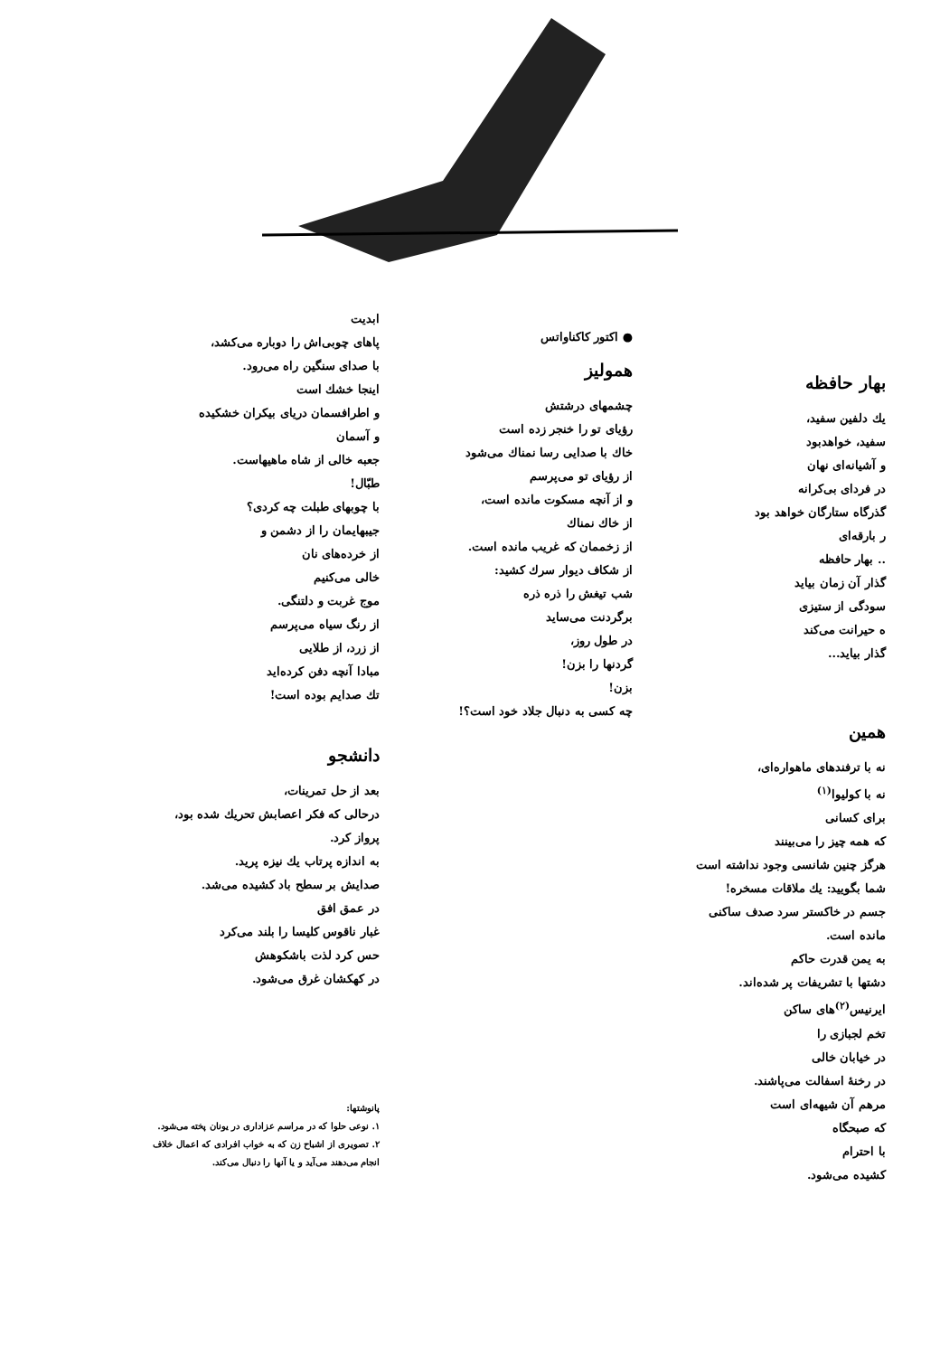بهار حافظه
یك دلفین سفید،
سفید، خواهدبود
و آشیانه‌ای نهان
در فردای بی‌کرانه
گذرگاه ستارگان خواهد بود
ر بارقه‌ای
.. بهار حافظه
گذار آن زمان بیاید
سودگی از ستیزی
ه حیرانت می‌کند
گذار بیاید...
همین
نه با ترفندهای ماهواره‌ای،
نه با کولیوا<sup>(۱)</sup>
برای کسانی
که همه چیز را می‌بینند
هرگز چنین شانسی وجود نداشته است
شما بگویید: یك ملاقات مسخره!
جسم در خاکستر سرد صدف ساکنی
مانده است.
به یمن قدرت حاکم
دشتها با تشریفات پر شده‌اند.
ایرنیس<sup>(۲)</sup>های ساکن
تخم لجبازی را
در خیابان خالی
در رخنهٔ اسفالت می‌پاشند.
مرهم آن شیهه‌ای است
که صبحگاه
با احترام
کشیده می‌شود.
● اکتور کاکناواتس
همولیز
چشمهای درشتش
رؤیای تو را خنجر زده است
خاك با صدایی رسا نمناك می‌شود
از رؤیای تو می‌پرسم
و از آنچه مسکوت مانده است،
از خاك نمناك
از زخممان که غریب مانده است.
از شکاف دیوار سرك کشید:
شب تیغش را ذره ذره
برگردنت می‌ساید
در طول روز،
گردنها را بزن!
بزن!
چه کسی به دنبال جلاد خود است؟!
ابدیت
پاهای چوبی‌اش را دوباره می‌کشد،
با صدای سنگین راه می‌رود.
اینجا خشك است
و اطرافسمان دریای بیکران خشکیده
و آسمان
جعبه خالی از شاه ماهیهاست.
طبّال!
با چوبهای طبلت چه کردی؟
جیبهایمان را از دشمن و
از خرده‌های نان
خالی می‌کنیم
موج غربت و دلتنگی.
از رنگ سیاه می‌پرسم
از زرد، از طلایی
مبادا آنچه دفن کرده‌اید
تك صدایم بوده است!
دانشجو
بعد از حل تمرینات،
درحالی که فکر اعصابش تحریك شده بود،
پرواز کرد.
به اندازه پرتاب یك نیزه پرید.
صدایش بر سطح باد کشیده می‌شد.
در عمق افق
غبار ناقوس کلیسا را بلند می‌کرد
حس کرد لذت باشکوهش
در کهکشان غرق می‌شود.
پانوشتها:
۱. نوعی حلوا که در مراسم عزاداری در یونان پخته می‌شود.
۲. تصویری از اشباح زن که به خواب افرادی که اعمال خلاف انجام می‌دهند می‌آید و یا آنها را دنبال می‌کند.